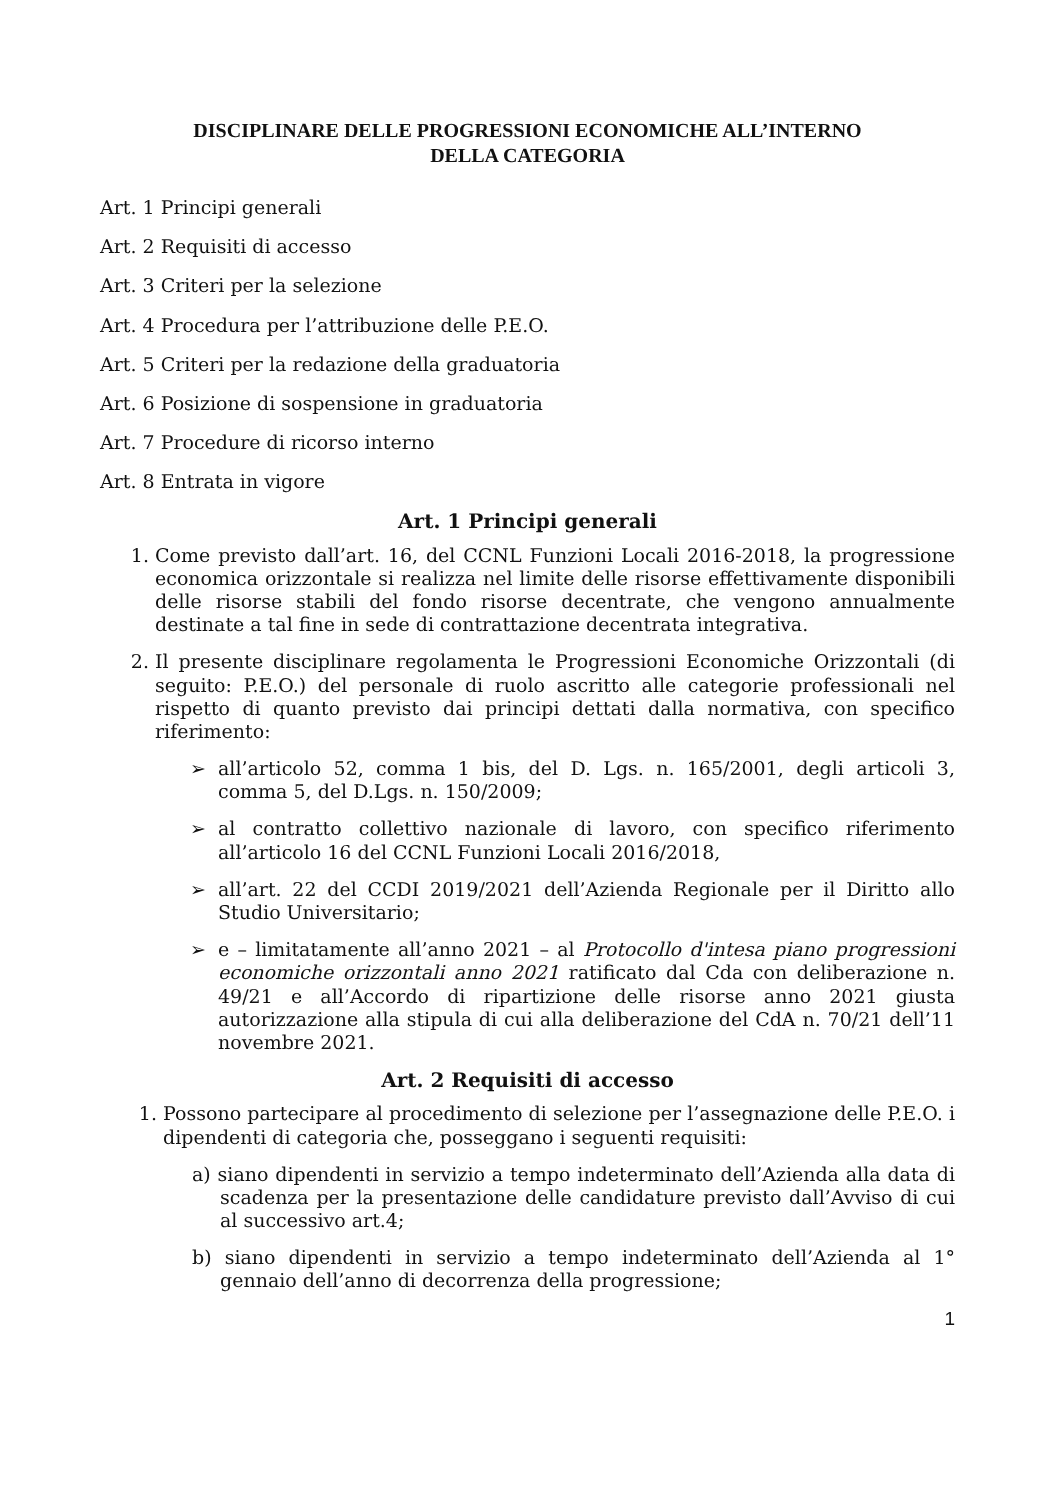DISCIPLINARE DELLE PROGRESSIONI ECONOMICHE ALL’INTERNO
DELLA CATEGORIA
Art. 1 Principi generali
Art. 2 Requisiti di accesso
Art. 3 Criteri per la selezione
Art. 4 Procedura per l’attribuzione delle P.E.O.
Art. 5 Criteri per la redazione della graduatoria
Art. 6 Posizione di sospensione in graduatoria
Art. 7 Procedure di ricorso interno
Art. 8 Entrata in vigore
Art. 1 Principi generali
1. Come previsto dall’art. 16, del CCNL Funzioni Locali 2016-2018, la progressione economica orizzontale si realizza nel limite delle risorse effettivamente disponibili delle risorse stabili del fondo risorse decentrate, che vengono annualmente destinate a tal fine in sede di contrattazione decentrata integrativa.
2. Il presente disciplinare regolamenta le Progressioni Economiche Orizzontali (di seguito: P.E.O.) del personale di ruolo ascritto alle categorie professionali nel rispetto di quanto previsto dai principi dettati dalla normativa, con specifico riferimento:
➢ all’articolo 52, comma 1 bis, del D. Lgs. n. 165/2001, degli articoli 3, comma 5, del D.Lgs. n. 150/2009;
➢ al contratto collettivo nazionale di lavoro, con specifico riferimento all’articolo 16 del CCNL Funzioni Locali 2016/2018,
➢ all’art. 22 del CCDI 2019/2021 dell’Azienda Regionale per il Diritto allo Studio Universitario;
➢ e – limitatamente all’anno 2021 – al Protocollo d'intesa piano progressioni economiche orizzontali anno 2021 ratificato dal Cda con deliberazione n. 49/21 e all’Accordo di ripartizione delle risorse anno 2021 giusta autorizzazione alla stipula di cui alla deliberazione del CdA n. 70/21 dell’11 novembre 2021.
Art. 2 Requisiti di accesso
1. Possono partecipare al procedimento di selezione per l’assegnazione delle P.E.O. i dipendenti di categoria che, posseggano i seguenti requisiti:
a) siano dipendenti in servizio a tempo indeterminato dell’Azienda alla data di scadenza per la presentazione delle candidature previsto dall’Avviso di cui al successivo art.4;
b) siano dipendenti in servizio a tempo indeterminato dell’Azienda al 1° gennaio dell’anno di decorrenza della progressione;
1